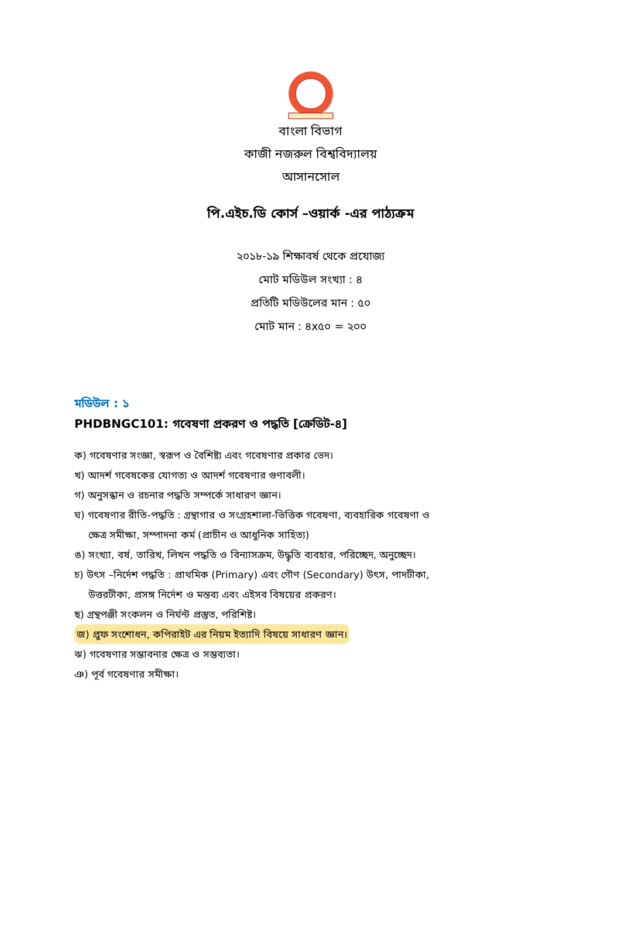বাংলা বিভাগ
কাজী নজরুল বিশ্ববিদ্যালয়
আসানসোল
পি.এইচ.ডি কোর্স –ওয়ার্ক -এর পাঠ্যক্রম
২০১৮-১৯ শিক্ষাবর্ষ থেকে প্রযোজ্য
মোট মডিউল সংখ্যা : ৪
প্রতিটি মডিউলের মান : ৫০
মোট মান : ৪x৫০ = ২০০
মডিউল : ১
PHDBNGC101: গবেষণা প্রকরণ ও পদ্ধতি [ক্রেডিট-৪]
ক) গবেষণার সংজ্ঞা, স্বরূপ ও বৈশিষ্ট্য এবং গবেষণার প্রকার ভেদ।
খ) আদর্শ গবেষকের যোগত্য ও আদর্শ গবেষণার গুণাবলী।
গ) অনুসন্ধান ও রচনার পদ্ধতি সম্পর্কে সাধারণ জ্ঞান।
ঘ) গবেষণার রীতি-পদ্ধতি : গ্রন্থাগার ও সংগ্রহশালা-ভিত্তিক গবেষণা, ব্যবহারিক গবেষণা ও
ক্ষেত্র সমীক্ষা, সম্পাদনা কর্ম (প্রাচীন ও আধুনিক সাহিত্য)
ঙ) সংখ্যা, বর্ষ, তারিখ, লিখন পদ্ধতি ও বিন্যাসক্রম, উদ্ধৃতি ব্যবহার, পরিচ্ছেদ, অনুচ্ছেদ।
চ) উৎস –নির্দেশ পদ্ধতি : প্রাথমিক (Primary) এবং গৌণ (Secondary) উৎস, পাদটীকা,
উত্তরটীকা, প্রসঙ্গ নির্দেশ ও মন্তব্য এবং এইসব বিষয়ের প্রকরণ।
ছ) গ্রন্থপঞ্জী সংকলন ও নির্ঘন্ট প্রস্তুত, পরিশিষ্ট।
জ) প্রুফ সংশোধন, কপিরাইট এর নিয়ম ইত্যাদি বিষয়ে সাধারণ জ্ঞান।
ঝ) গবেষণার সম্ভাবনার ক্ষেত্র ও সম্ভব্যতা।
ঞ) পূর্ব গবেষণার সমীক্ষা।